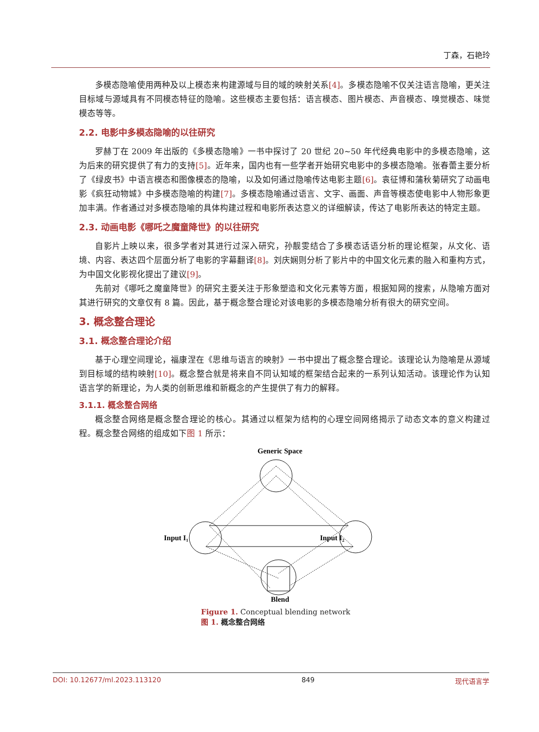丁森，石艳玲
多模态隐喻使用两种及以上模态来构建源域与目的域的映射关系[4]。多模态隐喻不仅关注语言隐喻，更关注目标域与源域具有不同模态特征的隐喻。这些模态主要包括：语言模态、图片模态、声音模态、嗅觉模态、味觉模态等等。
2.2. 电影中多模态隐喻的以往研究
罗赫丁在 2009 年出版的《多模态隐喻》一书中探讨了 20 世纪 20~50 年代经典电影中的多模态隐喻，这为后来的研究提供了有力的支持[5]。近年来，国内也有一些学者开始研究电影中的多模态隐喻。张春蕾主要分析了《绿皮书》中语言模态和图像模态的隐喻，以及如何通过隐喻传达电影主题[6]。袁征博和蒲秋菊研究了动画电影《疯狂动物城》中多模态隐喻的构建[7]。多模态隐喻通过语言、文字、画面、声音等模态使电影中人物形象更加丰满。作者通过对多模态隐喻的具体构建过程和电影所表达意义的详细解读，传达了电影所表达的特定主题。
2.3. 动画电影《哪吒之魔童降世》的以往研究
自影片上映以来，很多学者对其进行过深入研究，孙靓雯结合了多模态话语分析的理论框架，从文化、语境、内容、表达四个层面分析了电影的字幕翻译[8]。刘庆娴则分析了影片中的中国文化元素的融入和重构方式，为中国文化影视化提出了建议[9]。
先前对《哪吒之魔童降世》的研究主要关注于形象塑造和文化元素等方面，根据知网的搜索，从隐喻方面对其进行研究的文章仅有 8 篇。因此，基于概念整合理论对该电影的多模态隐喻分析有很大的研究空间。
3. 概念整合理论
3.1. 概念整合理论介绍
基于心理空间理论，福康涅在《思维与语言的映射》一书中提出了概念整合理论。该理论认为隐喻是从源域到目标域的结构映射[10]。概念整合就是将来自不同认知域的框架结合起来的一系列认知活动。该理论作为认知语言学的新理论，为人类的创新思维和新概念的产生提供了有力的解释。
3.1.1. 概念整合网络
概念整合网络是概念整合理论的核心。其通过以框架为结构的心理空间网络揭示了动态文本的意义构建过程。概念整合网络的组成如下图 1 所示：
Generic Space
Input I₁
Input I₂
Blend
Figure 1. Conceptual blending network
图 1. 概念整合网络
DOI: 10.12677/ml.2023.113120 849 现代语言学